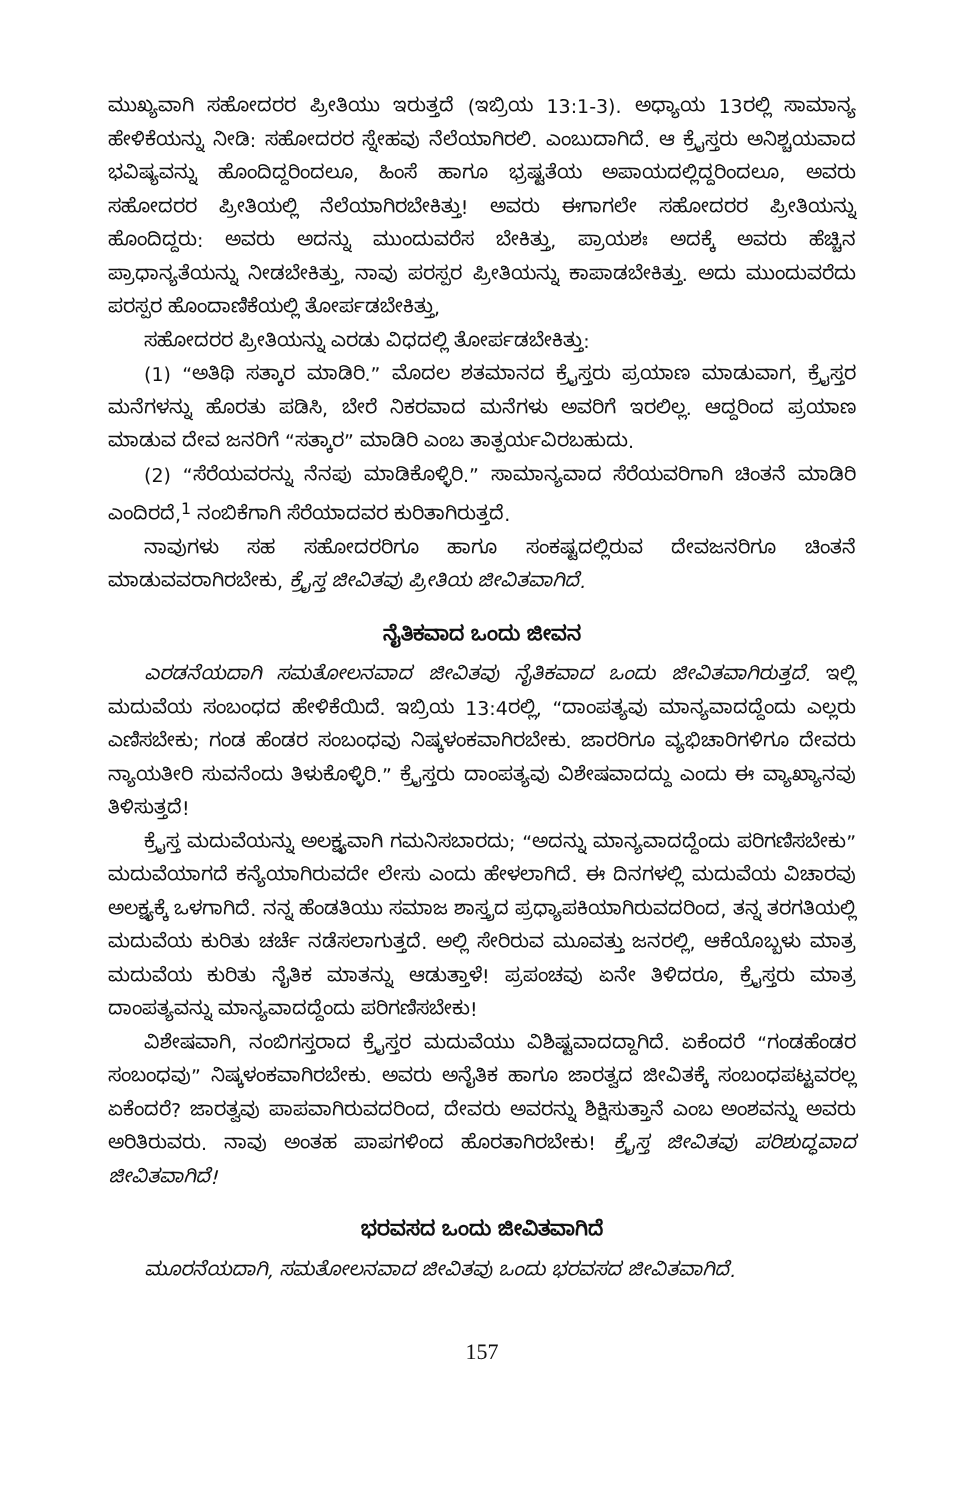ಮುಖ್ಯವಾಗಿ ಸಹೋದರರ ಪ್ರೀತಿಯು ಇರುತ್ತದೆ (ಇಬ್ರಿಯ 13:1-3). ಅಧ್ಯಾಯ 13ರಲ್ಲಿ ಸಾಮಾನ್ಯ ಹೇಳಿಕೆಯನ್ನು ನೀಡಿ: ಸಹೋದರರ ಸ್ನೇಹವು ನೆಲೆಯಾಗಿರಲಿ. ಎಂಬುದಾಗಿದೆ. ಆ ಕ್ರೈಸ್ತರು ಅನಿಶ್ಚಯವಾದ ಭವಿಷ್ಯವನ್ನು ಹೊಂದಿದ್ದರಿಂದಲೂ, ಹಿಂಸೆ ಹಾಗೂ ಭ್ರಷ್ಟತೆಯ ಅಪಾಯದಲ್ಲಿದ್ದರಿಂದಲೂ, ಅವರು ಸಹೋದರರ ಪ್ರೀತಿಯಲ್ಲಿ ನೆಲೆಯಾಗಿರಬೇಕಿತ್ತು! ಅವರು ಈಗಾಗಲೇ ಸಹೋದರರ ಪ್ರೀತಿಯನ್ನು ಹೊಂದಿದ್ದರು: ಅವರು ಅದನ್ನು ಮುಂದುವರೆಸ ಬೇಕಿತ್ತು, ಪ್ರಾಯಶಃ ಅದಕ್ಕೆ ಅವರು ಹೆಚ್ಚಿನ ಪ್ರಾಧಾನ್ಯತೆಯನ್ನು ನೀಡಬೇಕಿತ್ತು, ನಾವು ಪರಸ್ಪರ ಪ್ರೀತಿಯನ್ನು ಕಾಪಾಡಬೇಕಿತ್ತು. ಅದು ಮುಂದುವರೆದು ಪರಸ್ಪರ ಹೊಂದಾಣಿಕೆಯಲ್ಲಿ ತೋರ್ಪಡಬೇಕಿತ್ತು,
ಸಹೋದರರ ಪ್ರೀತಿಯನ್ನು ಎರಡು ವಿಧದಲ್ಲಿ ತೋರ್ಪಡಬೇಕಿತ್ತು:
(1) “ಅತಿಥಿ ಸತ್ಕಾರ ಮಾಡಿರಿ.” ಮೊದಲ ಶತಮಾನದ ಕ್ರೈಸ್ತರು ಪ್ರಯಾಣ ಮಾಡುವಾಗ, ಕ್ರೈಸ್ತರ ಮನೆಗಳನ್ನು ಹೊರತು ಪಡಿಸಿ, ಬೇರೆ ನಿಕರವಾದ ಮನೆಗಳು ಅವರಿಗೆ ಇರಲಿಲ್ಲ. ಆದ್ದರಿಂದ ಪ್ರಯಾಣ ಮಾಡುವ ದೇವ ಜನರಿಗೆ “ಸತ್ಕಾರ” ಮಾಡಿರಿ ಎಂಬ ತಾತ್ಪರ್ಯವಿರಬಹುದು.
(2) “ಸೆರೆಯವರನ್ನು ನೆನಪು ಮಾಡಿಕೊಳ್ಳಿರಿ.” ಸಾಮಾನ್ಯವಾದ ಸೆರೆಯವರಿಗಾಗಿ ಚಿಂತನೆ ಮಾಡಿರಿ ಎಂದಿರದೆ,<sup>1</sup> ನಂಬಿಕೆಗಾಗಿ ಸೆರೆಯಾದವರ ಕುರಿತಾಗಿರುತ್ತದೆ.
ನಾವುಗಳು ಸಹ ಸಹೋದರರಿಗೂ ಹಾಗೂ ಸಂಕಷ್ಟದಲ್ಲಿರುವ ದೇವಜನರಿಗೂ ಚಿಂತನೆ ಮಾಡುವವರಾಗಿರಬೇಕು, ಕ್ರೈಸ್ತ ಜೀವಿತವು ಪ್ರೀತಿಯ ಜೀವಿತವಾಗಿದೆ.
ನೈತಿಕವಾದ ಒಂದು ಜೀವನ
ಎರಡನೆಯದಾಗಿ ಸಮತೋಲನವಾದ ಜೀವಿತವು ನೈತಿಕವಾದ ಒಂದು ಜೀವಿತವಾಗಿರುತ್ತದೆ. ಇಲ್ಲಿ ಮದುವೆಯ ಸಂಬಂಧದ ಹೇಳಿಕೆಯಿದೆ. ಇಬ್ರಿಯ 13:4ರಲ್ಲಿ, “ದಾಂಪತ್ಯವು ಮಾನ್ಯವಾದದ್ದೆಂದು ಎಲ್ಲರು ಎಣಿಸಬೇಕು; ಗಂಡ ಹೆಂಡರ ಸಂಬಂಧವು ನಿಷ್ಕಳಂಕವಾಗಿರಬೇಕು. ಜಾರರಿಗೂ ವ್ಯಭಿಚಾರಿಗಳಿಗೂ ದೇವರು ನ್ಯಾಯತೀರಿ ಸುವನೆಂದು ತಿಳುಕೊಳ್ಳಿರಿ.” ಕ್ರೈಸ್ತರು ದಾಂಪತ್ಯವು ವಿಶೇಷವಾದದ್ದು ಎಂದು ಈ ವ್ಯಾಖ್ಯಾನವು ತಿಳಿಸುತ್ತದೆ!
ಕ್ರೈಸ್ತ ಮದುವೆಯನ್ನು ಅಲಕ್ಷ್ಯವಾಗಿ ಗಮನಿಸಬಾರದು; “ಅದನ್ನು ಮಾನ್ಯವಾದದ್ದೆಂದು ಪರಿಗಣಿಸಬೇಕು” ಮದುವೆಯಾಗದೆ ಕನ್ಯೆಯಾಗಿರುವದೇ ಲೇಸು ಎಂದು ಹೇಳಲಾಗಿದೆ. ಈ ದಿನಗಳಲ್ಲಿ ಮದುವೆಯ ವಿಚಾರವು ಅಲಕ್ಷ್ಯಕ್ಕೆ ಒಳಗಾಗಿದೆ. ನನ್ನ ಹೆಂಡತಿಯು ಸಮಾಜ ಶಾಸ್ತ್ರದ ಪ್ರಧ್ಯಾಪಕಿಯಾಗಿರುವದರಿಂದ, ತನ್ನ ತರಗತಿಯಲ್ಲಿ ಮದುವೆಯ ಕುರಿತು ಚರ್ಚೆ ನಡೆಸಲಾಗುತ್ತದೆ. ಅಲ್ಲಿ ಸೇರಿರುವ ಮೂವತ್ತು ಜನರಲ್ಲಿ, ಆಕೆಯೊಬ್ಬಳು ಮಾತ್ರ ಮದುವೆಯ ಕುರಿತು ನೈತಿಕ ಮಾತನ್ನು ಆಡುತ್ತಾಳೆ! ಪ್ರಪಂಚವು ಏನೇ ತಿಳಿದರೂ, ಕ್ರೈಸ್ತರು ಮಾತ್ರ ದಾಂಪತ್ಯವನ್ನು ಮಾನ್ಯವಾದದ್ದೆಂದು ಪರಿಗಣಿಸಬೇಕು!
ವಿಶೇಷವಾಗಿ, ನಂಬಿಗಸ್ತರಾದ ಕ್ರೈಸ್ತರ ಮದುವೆಯು ವಿಶಿಷ್ಟವಾದದ್ದಾಗಿದೆ. ಏಕೆಂದರೆ “ಗಂಡಹೆಂಡರ ಸಂಬಂಧವು” ನಿಷ್ಕಳಂಕವಾಗಿರಬೇಕು. ಅವರು ಅನೈತಿಕ ಹಾಗೂ ಜಾರತ್ವದ ಜೀವಿತಕ್ಕೆ ಸಂಬಂಧಪಟ್ಟವರಲ್ಲ ಏಕೆಂದರೆ? ಜಾರತ್ವವು ಪಾಪವಾಗಿರುವದರಿಂದ, ದೇವರು ಅವರನ್ನು ಶಿಕ್ಷಿಸುತ್ತಾನೆ ಎಂಬ ಅಂಶವನ್ನು ಅವರು ಅರಿತಿರುವರು. ನಾವು ಅಂತಹ ಪಾಪಗಳಿಂದ ಹೊರತಾಗಿರಬೇಕು! ಕ್ರೈಸ್ತ ಜೀವಿತವು ಪರಿಶುದ್ಧವಾದ ಜೀವಿತವಾಗಿದೆ!
ಭರವಸದ ಒಂದು ಜೀವಿತವಾಗಿದೆ
ಮೂರನೆಯದಾಗಿ, ಸಮತೋಲನವಾದ ಜೀವಿತವು ಒಂದು ಭರವಸದ ಜೀವಿತವಾಗಿದೆ.
157